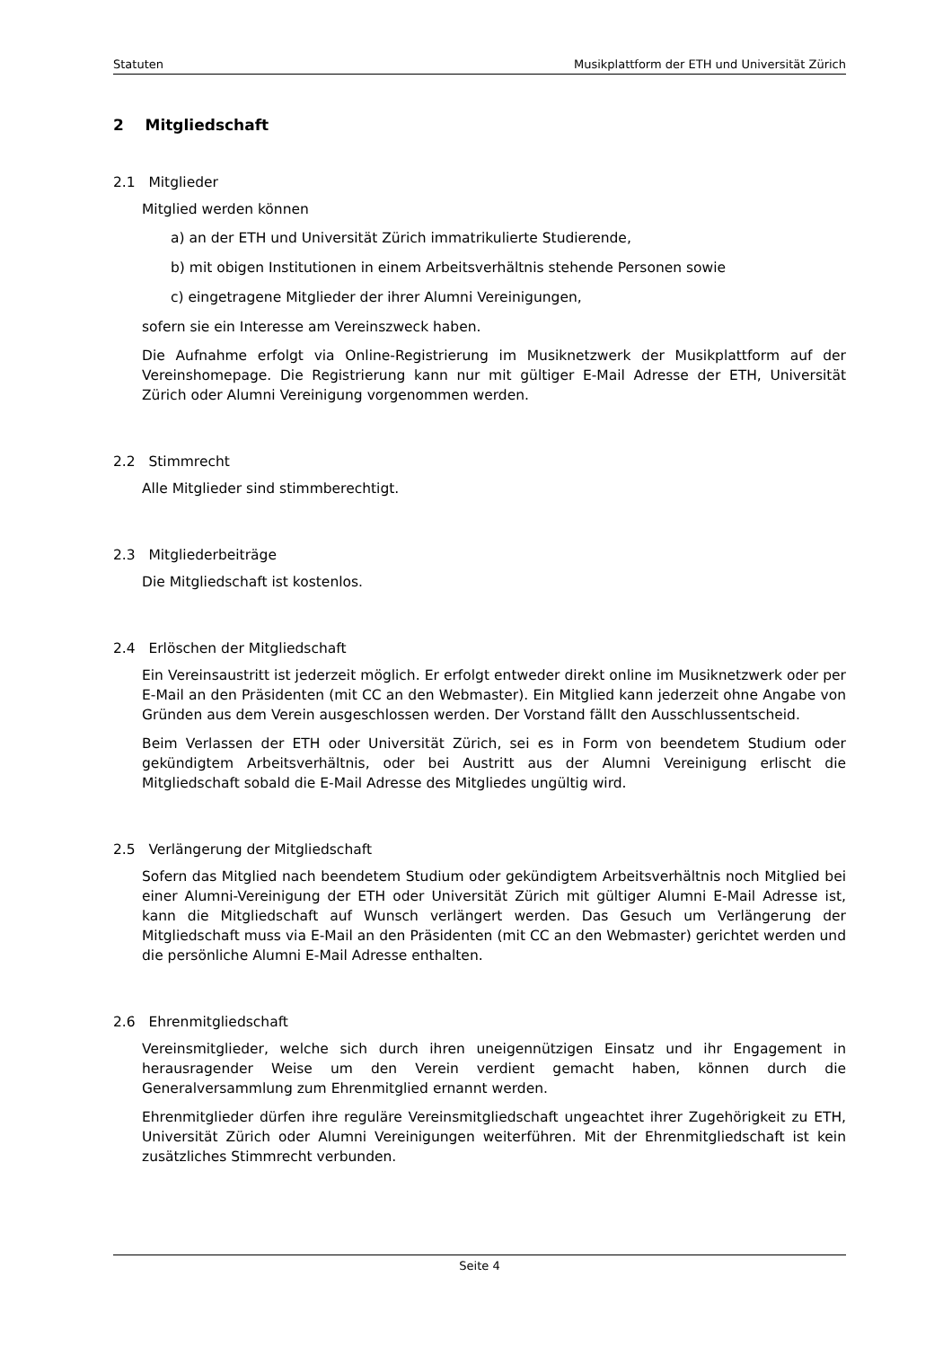Statuten Musikplattform der ETH und Universität Zürich
2 Mitgliedschaft
2.1 Mitglieder
Mitglied werden können
a) an der ETH und Universität Zürich immatrikulierte Studierende,
b) mit obigen Institutionen in einem Arbeitsverhältnis stehende Personen sowie
c) eingetragene Mitglieder der ihrer Alumni Vereinigungen,
sofern sie ein Interesse am Vereinszweck haben.
Die Aufnahme erfolgt via Online-Registrierung im Musiknetzwerk der Musikplattform auf der Vereinshomepage. Die Registrierung kann nur mit gültiger E-Mail Adresse der ETH, Universität Zürich oder Alumni Vereinigung vorgenommen werden.
2.2 Stimmrecht
Alle Mitglieder sind stimmberechtigt.
2.3 Mitgliederbeiträge
Die Mitgliedschaft ist kostenlos.
2.4 Erlöschen der Mitgliedschaft
Ein Vereinsaustritt ist jederzeit möglich. Er erfolgt entweder direkt online im Musiknetzwerk oder per E-Mail an den Präsidenten (mit CC an den Webmaster). Ein Mitglied kann jederzeit ohne Angabe von Gründen aus dem Verein ausgeschlossen werden. Der Vorstand fällt den Ausschlussentscheid.
Beim Verlassen der ETH oder Universität Zürich, sei es in Form von beendetem Studium oder gekündigtem Arbeitsverhältnis, oder bei Austritt aus der Alumni Vereinigung erlischt die Mitgliedschaft sobald die E-Mail Adresse des Mitgliedes ungültig wird.
2.5 Verlängerung der Mitgliedschaft
Sofern das Mitglied nach beendetem Studium oder gekündigtem Arbeitsverhältnis noch Mitglied bei einer Alumni-Vereinigung der ETH oder Universität Zürich mit gültiger Alumni E-Mail Adresse ist, kann die Mitgliedschaft auf Wunsch verlängert werden. Das Gesuch um Verlängerung der Mitgliedschaft muss via E-Mail an den Präsidenten (mit CC an den Webmaster) gerichtet werden und die persönliche Alumni E-Mail Adresse enthalten.
2.6 Ehrenmitgliedschaft
Vereinsmitglieder, welche sich durch ihren uneigennützigen Einsatz und ihr Engagement in herausragender Weise um den Verein verdient gemacht haben, können durch die Generalversammlung zum Ehrenmitglied ernannt werden.
Ehrenmitglieder dürfen ihre reguläre Vereinsmitgliedschaft ungeachtet ihrer Zugehörigkeit zu ETH, Universität Zürich oder Alumni Vereinigungen weiterführen. Mit der Ehrenmitgliedschaft ist kein zusätzliches Stimmrecht verbunden.
Seite 4